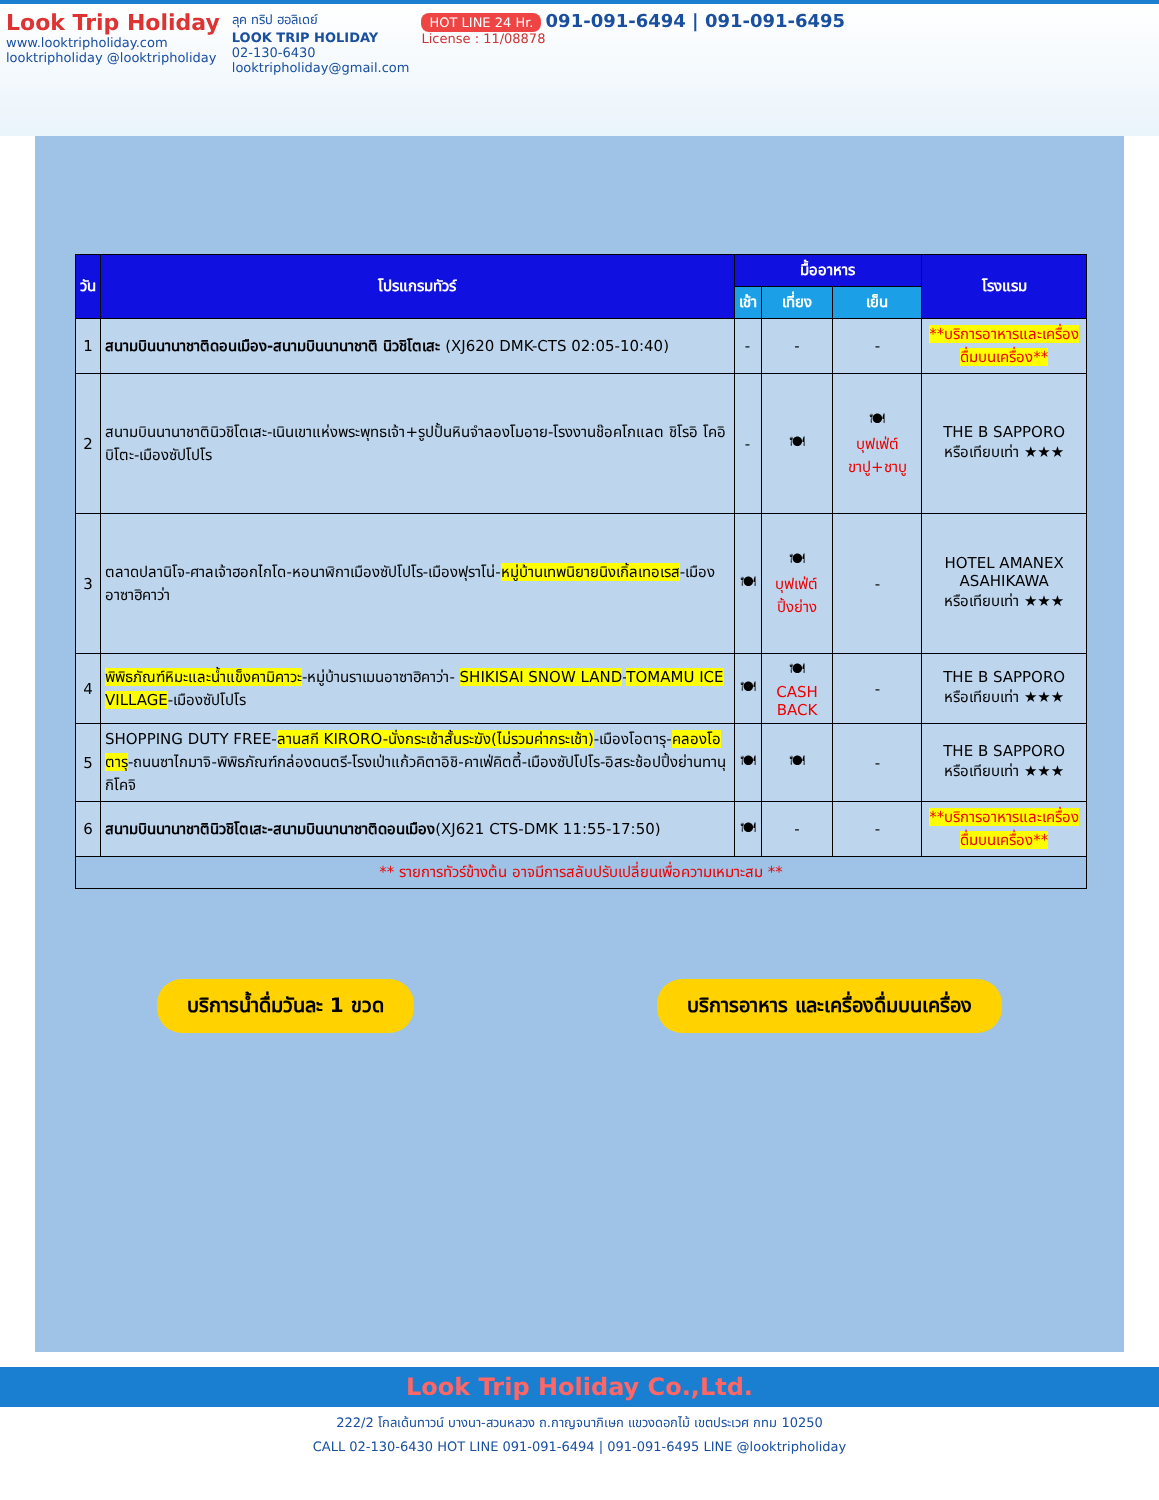Look Trip Holiday
www.looktripholiday.com
looktripholiday @looktripholiday
ลุค ทริป ฮอลิเดย์
LOOK TRIP HOLIDAY
02-130-6430
looktripholiday@gmail.com
HOT LINE 24 Hr. 091-091-6494 | 091-091-6495
License : 11/08878
| วัน | โปรแกรมทัวร์ | มื้ออาหาร | | | โรงแรม |
| --- | --- | --- | --- | --- | --- |
| | | เช้า | เที่ยง | เย็น | |
| 1 | สนามบินนานาชาติดอนเมือง-สนามบินนานาชาติ นิวชิโตเสะ (XJ620 DMK-CTS 02:05-10:40) | - | - | - | **บริการอาหารและเครื่องดื่มบนเครื่อง** |
| 2 | สนามบินนานาชาตินิวชิโตเสะ-เนินเขาแห่งพระพุทธเจ้า+รูปปั้นหินจำลองโมอาย-โรงงานช๊อคโกแลต ชิโรอิ โคอิบิโตะ-เมืองซัปโปโร | - | 🍽 | 🍽 บุฟเฟ่ต์ ขาปู+ชาบู | THE B SAPPORO หรือเทียบเท่า ★★★ |
| 3 | ตลาดปลานิโจ-ศาลเจ้าฮอกไกโด-หอนาฬิกาเมืองซัปโปโร-เมืองฟุราโน่- หมู่บ้านเทพนิยายนิงเกิ้ลเทอเรส -เมืองอาซาฮิคาว่า | 🍽 | 🍽 บุฟเฟ่ต์ ปิ้งย่าง | - | HOTEL AMANEX ASAHIKAWA หรือเทียบเท่า ★★★ |
| 4 | พิพิธภัณฑ์หิมะและน้ำแข็งคามิคาวะ -หมู่บ้านราเมนอาซาฮิคาว่า- SHIKISAI SNOW LAND - TOMAMU ICE VILLAGE -เมืองซัปโปโร | 🍽 | 🍽 CASH BACK | - | THE B SAPPORO หรือเทียบเท่า ★★★ |
| 5 | SHOPPING DUTY FREE- ลานสกี KIRORO-นั่งกระเช้าสั้นระฆัง(ไม่รวมค่ากระเช้า) -เมืองโอตารุ- คลองโอตารุ -ถนนซาไกมาจิ-พิพิธภัณฑ์กล่องดนตรี-โรงเป่าแก้วคิตาอิชิ-คาเฟ่คิตตี้-เมืองซัปโปโร-อิสระช้อปปิ้งย่านทานุกิโคจิ | 🍽 | 🍽 | - | THE B SAPPORO หรือเทียบเท่า ★★★ |
| 6 | สนามบินนานาชาตินิวชิโตเสะ-สนามบินนานาชาติดอนเมือง (XJ621 CTS-DMK 11:55-17:50) | 🍽 | - | - | **บริการอาหารและเครื่องดื่มบนเครื่อง** |
| ** รายการทัวร์ข้างต้น อาจมีการสลับปรับเปลี่ยนเพื่อความเหมาะสม ** | | | | | |
บริการน้ำดื่มวันละ 1 ขวด บริการอาหาร และเครื่องดื่มบนเครื่อง
Look Trip Holiday Co.,Ltd.
222/2 โกลเด้นทาวน์ บางนา-สวนหลวง ถ.กาญจนาภิเษก แขวงดอกไม้ เขตประเวศ กทม 10250
CALL 02-130-6430 HOT LINE 091-091-6494 | 091-091-6495 LINE @looktripholiday